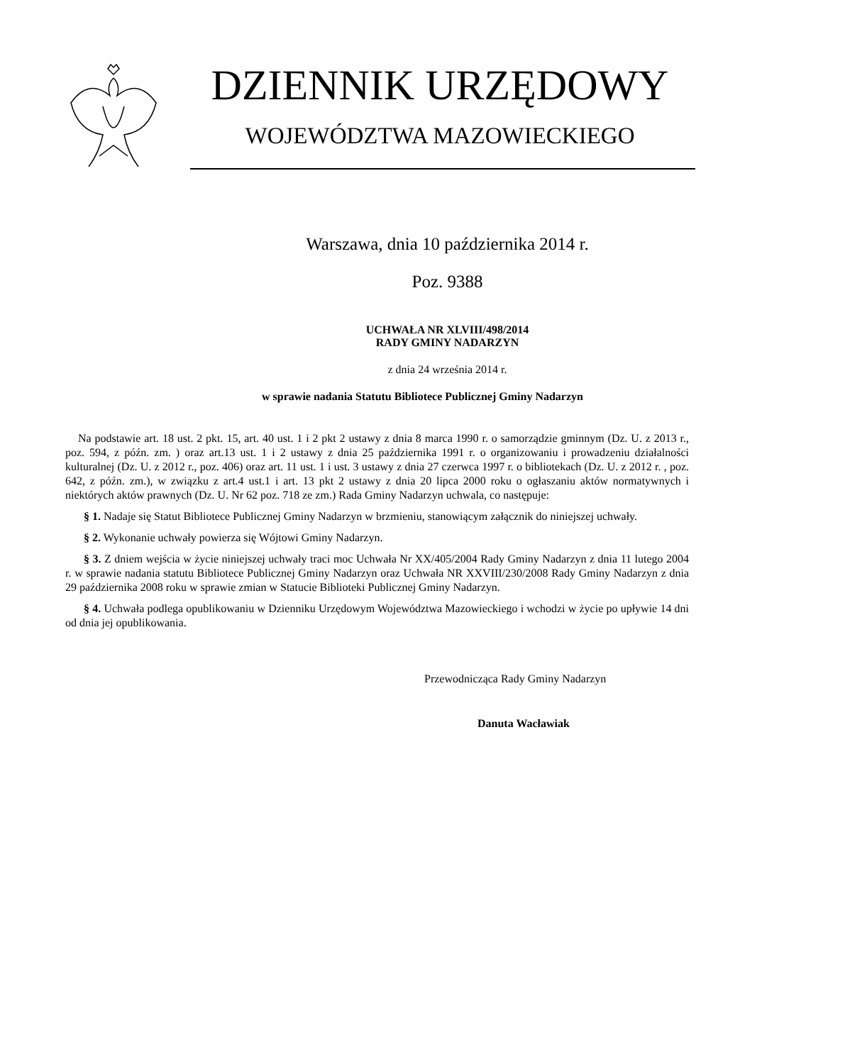DZIENNIK URZĘDOWY
WOJEWÓDZTWA MAZOWIECKIEGO
Warszawa, dnia 10 października 2014 r.
Poz. 9388
UCHWAŁA NR XLVIII/498/2014
RADY GMINY NADARZYN
z dnia 24 września 2014 r.
w sprawie nadania Statutu Bibliotece Publicznej Gminy Nadarzyn
Na podstawie art. 18 ust. 2 pkt. 15, art. 40 ust. 1 i 2 pkt 2 ustawy z dnia 8 marca 1990 r. o samorządzie gminnym (Dz. U. z 2013 r., poz. 594, z późn. zm. ) oraz art.13 ust. 1 i 2 ustawy z dnia 25 października 1991 r. o organizowaniu i prowadzeniu działalności kulturalnej (Dz. U. z 2012 r., poz. 406) oraz art. 11 ust. 1 i ust. 3 ustawy z dnia 27 czerwca 1997 r. o bibliotekach (Dz. U. z 2012 r. , poz. 642, z późn. zm.), w związku z art.4 ust.1 i art. 13 pkt 2 ustawy z dnia 20 lipca 2000 roku o ogłaszaniu aktów normatywnych i niektórych aktów prawnych (Dz. U. Nr 62 poz. 718 ze zm.) Rada Gminy Nadarzyn uchwala, co następuje:
§ 1. Nadaje się Statut Bibliotece Publicznej Gminy Nadarzyn w brzmieniu, stanowiącym załącznik do niniejszej uchwały.
§ 2. Wykonanie uchwały powierza się Wójtowi Gminy Nadarzyn.
§ 3. Z dniem wejścia w życie niniejszej uchwały traci moc Uchwała Nr XX/405/2004 Rady Gminy Nadarzyn z dnia 11 lutego 2004 r. w sprawie nadania statutu Bibliotece Publicznej Gminy Nadarzyn oraz Uchwała NR XXVIII/230/2008 Rady Gminy Nadarzyn z dnia 29 października 2008 roku w sprawie zmian w Statucie Biblioteki Publicznej Gminy Nadarzyn.
§ 4. Uchwała podlega opublikowaniu w Dzienniku Urzędowym Województwa Mazowieckiego i wchodzi w życie po upływie 14 dni od dnia jej opublikowania.
Przewodnicząca Rady Gminy Nadarzyn
Danuta Wacławiak